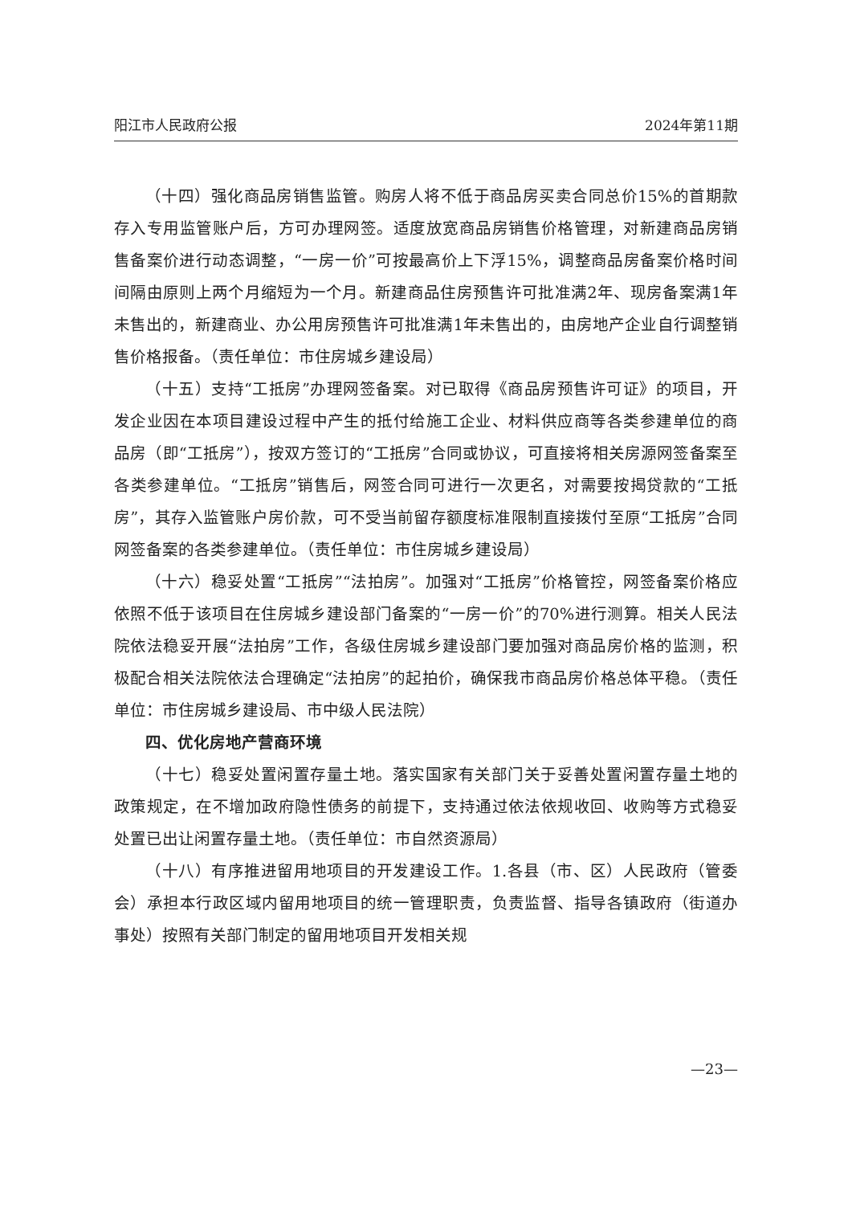阳江市人民政府公报 2024年第11期
（十四）强化商品房销售监管。购房人将不低于商品房买卖合同总价15%的首期款存入专用监管账户后，方可办理网签。适度放宽商品房销售价格管理，对新建商品房销售备案价进行动态调整，“一房一价”可按最高价上下浮15%，调整商品房备案价格时间间隔由原则上两个月缩短为一个月。新建商品住房预售许可批准满2年、现房备案满1年未售出的，新建商业、办公用房预售许可批准满1年未售出的，由房地产企业自行调整销售价格报备。（责任单位：市住房城乡建设局）
（十五）支持“工抵房”办理网签备案。对已取得《商品房预售许可证》的项目，开发企业因在本项目建设过程中产生的抵付给施工企业、材料供应商等各类参建单位的商品房（即“工抵房”），按双方签订的“工抵房”合同或协议，可直接将相关房源网签备案至各类参建单位。“工抵房”销售后，网签合同可进行一次更名，对需要按揭贷款的“工抵房”，其存入监管账户房价款，可不受当前留存额度标准限制直接拨付至原“工抵房”合同网签备案的各类参建单位。（责任单位：市住房城乡建设局）
（十六）稳妥处置“工抵房”“法拍房”。加强对“工抵房”价格管控，网签备案价格应依照不低于该项目在住房城乡建设部门备案的“一房一价”的70%进行测算。相关人民法院依法稳妥开展“法拍房”工作，各级住房城乡建设部门要加强对商品房价格的监测，积极配合相关法院依法合理确定“法拍房”的起拍价，确保我市商品房价格总体平稳。（责任单位：市住房城乡建设局、市中级人民法院）
四、优化房地产营商环境
（十七）稳妥处置闲置存量土地。落实国家有关部门关于妥善处置闲置存量土地的政策规定，在不增加政府隐性债务的前提下，支持通过依法依规收回、收购等方式稳妥处置已出让闲置存量土地。（责任单位：市自然资源局）
（十八）有序推进留用地项目的开发建设工作。1.各县（市、区）人民政府（管委会）承担本行政区域内留用地项目的统一管理职责，负责监督、指导各镇政府（街道办事处）按照有关部门制定的留用地项目开发相关规
—23—